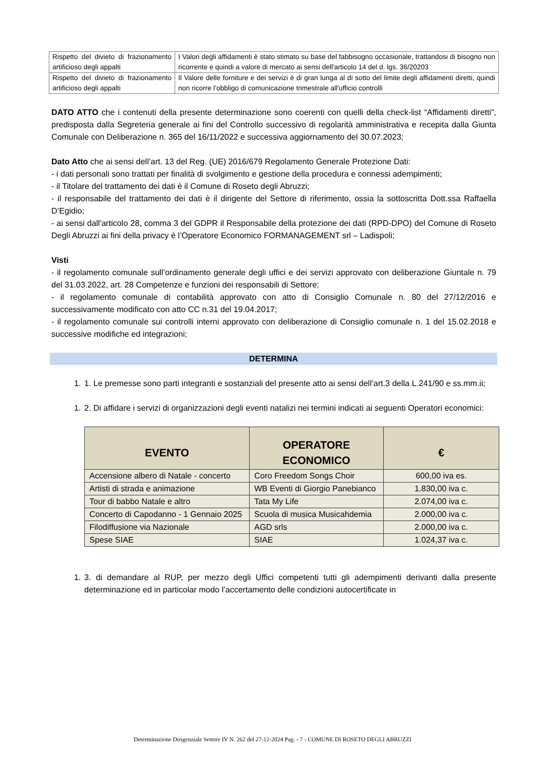| Rispetto del divieto di frazionamento artificioso degli appalti | I Valori degli affidamenti è stato stimato su base del fabbisogno occasionale, trattandosi di bisogno non ricorrente e quindi a valore di mercato ai sensi dell'articolo 14 del d. lgs. 36/20203 |
| Rispetto del divieto di frazionamento artificioso degli appalti | Il Valore delle forniture e dei servizi è di gran lunga al di sotto del limite degli affidamenti diretti, quindi non ricorre l’obbligo di comunicazione trimestrale all'ufficio controlli |
DATO ATTO che i contenuti della presente determinazione sono coerenti con quelli della check-list “Affidamenti diretti”, predisposta dalla Segreteria generale ai fini del Controllo successivo di regolarità amministrativa e recepita dalla Giunta Comunale con Deliberazione n. 365 del 16/11/2022 e successiva aggiornamento del 30.07.2023;
Dato Atto che ai sensi dell’art. 13 del Reg. (UE) 2016/679 Regolamento Generale Protezione Dati:
- i dati personali sono trattati per finalità di svolgimento e gestione della procedura e connessi adempimenti;
- il Titolare del trattamento dei dati è il Comune di Roseto degli Abruzzi;
- il responsabile del trattamento dei dati è il dirigente del Settore di riferimento, ossia la sottoscritta Dott.ssa Raffaella D’Egidio;
- ai sensi dall'articolo 28, comma 3 del GDPR il Responsabile della protezione dei dati (RPD-DPO) del Comune di Roseto Degli Abruzzi ai fini della privacy è l’Operatore Economico FORMANAGEMENT srl – Ladispoli;
Visti
- il regolamento comunale sull’ordinamento generale degli uffici e dei servizi approvato con deliberazione Giuntale n. 79 del 31.03.2022, art. 28 Competenze e funzioni dei responsabili di Settore;
- il regolamento comunale di contabilità approvato con atto di Consiglio Comunale n. 80 del 27/12/2016 e successivamente modificato con atto CC n.31 del 19.04.2017;
- il regolamento comunale sui controlli interni approvato con deliberazione di Consiglio comunale n. 1 del 15.02.2018 e successive modifiche ed integrazioni;
DETERMINA
1. 1. Le premesse sono parti integranti e sostanziali del presente atto ai sensi dell’art.3 della L.241/90 e ss.mm.ii;
1. 2. Di affidare i servizi di organizzazioni degli eventi natalizi nei termini indicati ai seguenti Operatori economici:
| EVENTO | OPERATORE ECONOMICO | € |
| --- | --- | --- |
| Accensione albero di Natale - concerto | Coro Freedom Songs Choir | 600,00 iva es. |
| Artisti di strada e animazione | WB Eventi di Giorgio Panebianco | 1.830,00 iva c. |
| Tour di babbo Natale e altro | Tata My Life | 2.074,00 iva c. |
| Concerto di Capodanno - 1 Gennaio 2025 | Scuola di musica Musicahdemia | 2.000,00 iva c. |
| Filodiffusione via Nazionale | AGD srls | 2.000,00 iva c. |
| Spese SIAE | SIAE | 1.024,37 iva c. |
1. 3. di demandare al RUP, per mezzo degli Uffici competenti tutti gli adempimenti derivanti dalla presente determinazione ed in particolar modo l’accertamento delle condizioni autocertificate in
Determinazione Dirigenziale Settore IV N. 262 del 27-12-2024 Pag. - 7 - COMUNE DI ROSETO DEGLI ABRUZZI